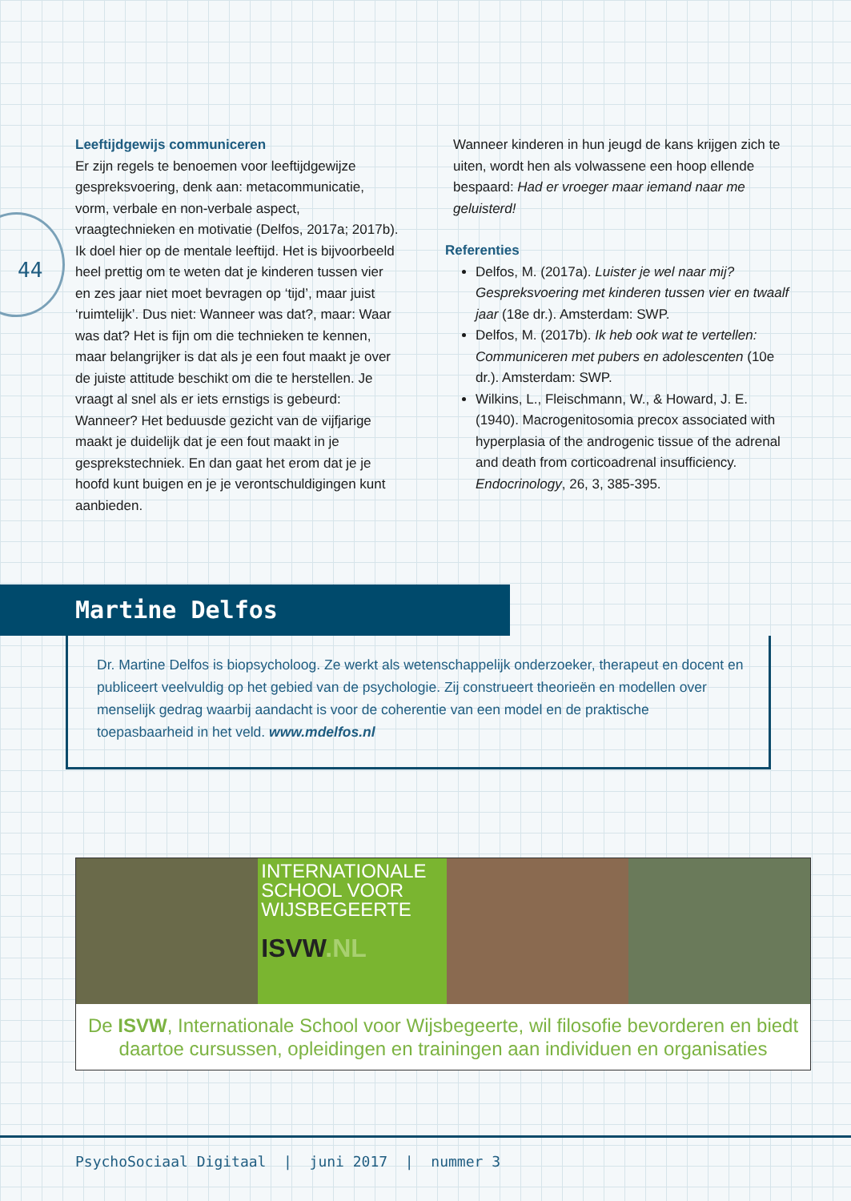44
Leeftijdgewijs communiceren
Er zijn regels te benoemen voor leeftijdgewijze gespreksvoering, denk aan: metacommunicatie, vorm, verbale en non-verbale aspect, vraagtechnieken en motivatie (Delfos, 2017a; 2017b). Ik doel hier op de mentale leeftijd. Het is bijvoorbeeld heel prettig om te weten dat je kinderen tussen vier en zes jaar niet moet bevragen op ‘tijd’, maar juist ‘ruimtelijk’. Dus niet: Wanneer was dat?, maar: Waar was dat? Het is fijn om die technieken te kennen, maar belangrijker is dat als je een fout maakt je over de juiste attitude beschikt om die te herstellen. Je vraagt al snel als er iets ernstigs is gebeurd: Wanneer? Het beduusde gezicht van de vijfjarige maakt je duidelijk dat je een fout maakt in je gesprekstechniek. En dan gaat het erom dat je je hoofd kunt buigen en je je verontschuldigingen kunt aanbieden.
Wanneer kinderen in hun jeugd de kans krijgen zich te uiten, wordt hen als volwassene een hoop ellende bespaard: Had er vroeger maar iemand naar me geluisterd!
Referenties
Delfos, M. (2017a). Luister je wel naar mij? Gespreksvoering met kinderen tussen vier en twaalf jaar (18e dr.). Amsterdam: SWP.
Delfos, M. (2017b). Ik heb ook wat te vertellen: Communiceren met pubers en adolescenten (10e dr.). Amsterdam: SWP.
Wilkins, L., Fleischmann, W., & Howard, J. E. (1940). Macrogenitosomia precox associated with hyperplasia of the androgenic tissue of the adrenal and death from corticoadrenal insufficiency. Endocrinology, 26, 3, 385-395.
Martine Delfos
Dr. Martine Delfos is biopsycholoog. Ze werkt als wetenschappelijk onderzoeker, therapeut en docent en publiceert veelvuldig op het gebied van de psychologie. Zij construeert theorieën en modellen over menselijk gedrag waarbij aandacht is voor de coherentie van een model en de praktische toepasbaarheid in het veld. www.mdelfos.nl
INTERNATIONALE SCHOOL VOOR WIJSBEGEERTE
ISVW.NL
De ISVW, Internationale School voor Wijsbegeerte, wil filosofie bevorderen en biedt daartoe cursussen, opleidingen en trainingen aan individuen en organisaties
PsychoSociaal Digitaal | juni 2017 | nummer 3